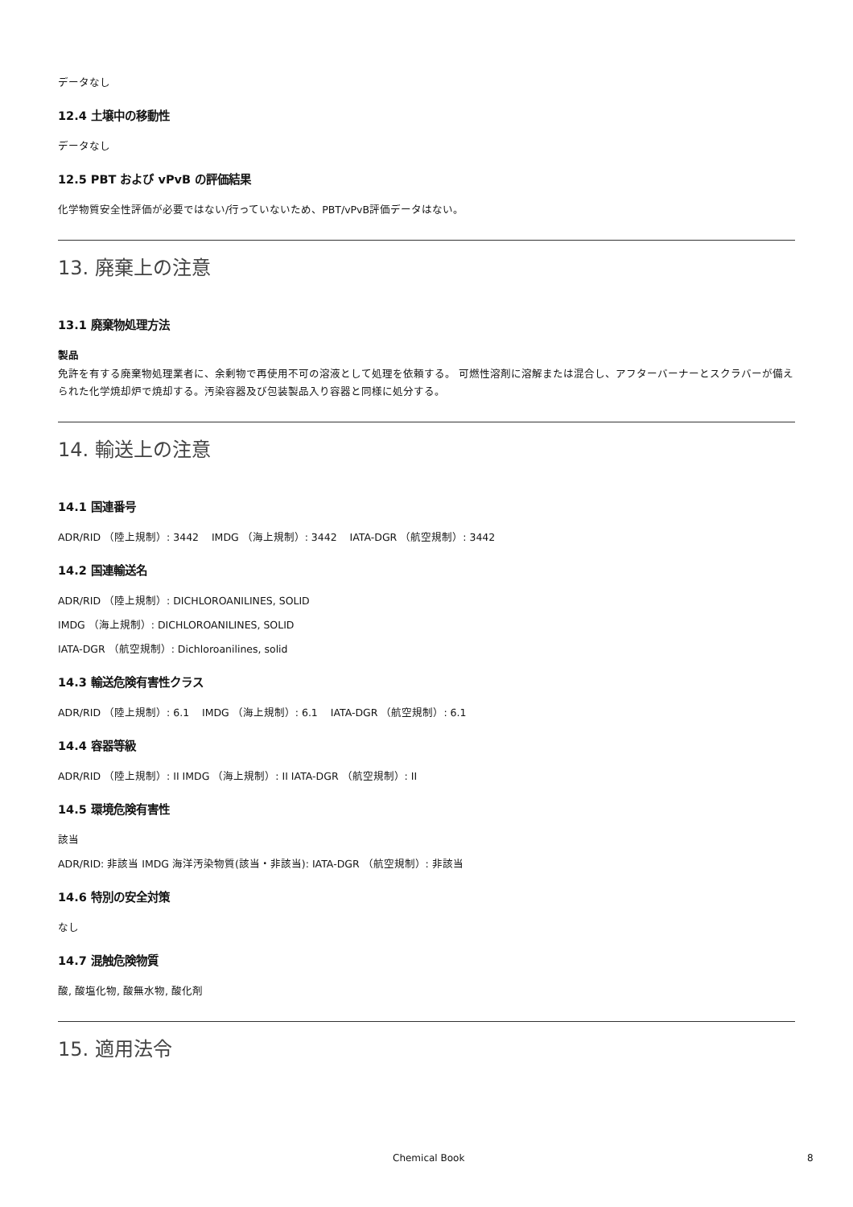データなし
12.4 土壌中の移動性
データなし
12.5 PBT および vPvB の評価結果
化学物質安全性評価が必要ではない/行っていないため、PBT/vPvB評価データはない。
13. 廃棄上の注意
13.1 廃棄物処理方法
製品
免許を有する廃棄物処理業者に、余剰物で再使用不可の溶液として処理を依頼する。 可燃性溶剤に溶解または混合し、アフターバーナーとスクラバーが備えられた化学焼却炉で焼却する。汚染容器及び包装製品入り容器と同様に処分する。
14. 輸送上の注意
14.1 国連番号
ADR/RID （陸上規制）: 3442 IMDG （海上規制）: 3442 IATA-DGR （航空規制）: 3442
14.2 国連輸送名
ADR/RID （陸上規制）: DICHLOROANILINES, SOLID
IMDG （海上規制）: DICHLOROANILINES, SOLID
IATA-DGR （航空規制）: Dichloroanilines, solid
14.3 輸送危険有害性クラス
ADR/RID （陸上規制）: 6.1 IMDG （海上規制）: 6.1 IATA-DGR （航空規制）: 6.1
14.4 容器等級
ADR/RID （陸上規制）: II IMDG （海上規制）: II IATA-DGR （航空規制）: II
14.5 環境危険有害性
該当
ADR/RID: 非該当 IMDG 海洋汚染物質(該当・非該当): IATA-DGR （航空規制）: 非該当
14.6 特別の安全対策
なし
14.7 混触危険物質
酸, 酸塩化物, 酸無水物, 酸化剤
15. 適用法令
Chemical Book 8